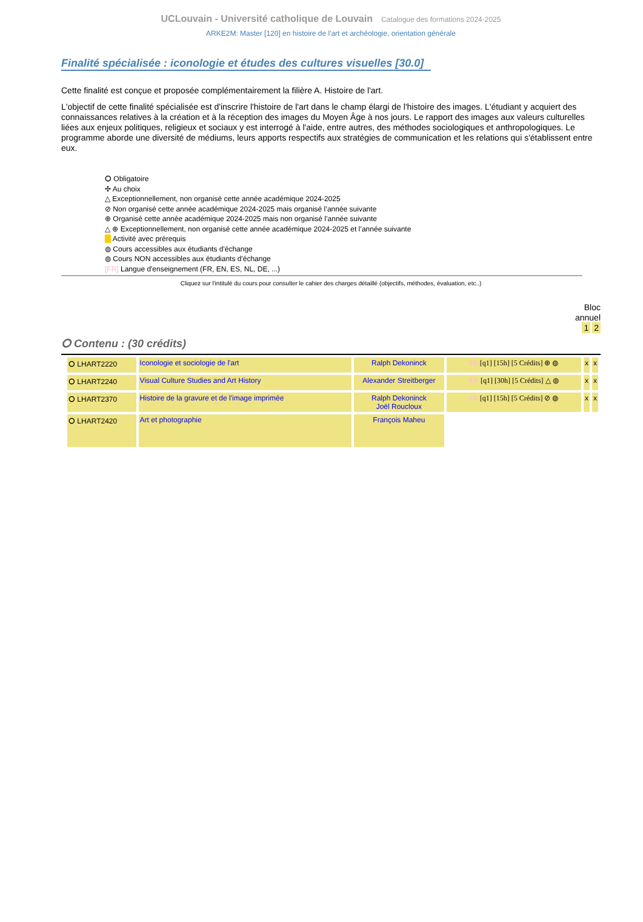UCLouvain - Université catholique de Louvain Catalogue des formations 2024-2025
ARKE2M: Master [120] en histoire de l'art et archéologie, orientation générale
Finalité spécialisée : iconologie et études des cultures visuelles [30.0]
Cette finalité est conçue et proposée complémentairement la filière A. Histoire de l'art.
L'objectif de cette finalité spécialisée est d'inscrire l'histoire de l'art dans le champ élargi de l'histoire des images. L'étudiant y acquiert des connaissances relatives à la création et à la réception des images du Moyen Âge à nos jours. Le rapport des images aux valeurs culturelles liées aux enjeux politiques, religieux et sociaux y est interrogé à l'aide, entre autres, des méthodes sociologiques et anthropologiques. Le programme aborde une diversité de médiums, leurs apports respectifs aux stratégies de communication et les relations qui s'établissent entre eux.
⭘ Obligatoire
✣ Au choix
△ Exceptionnellement, non organisé cette année académique 2024-2025
⊘ Non organisé cette année académique 2024-2025 mais organisé l’année suivante
⊕ Organisé cette année académique 2024-2025 mais non organisé l’année suivante
△ ⊕ Exceptionnellement, non organisé cette année académique 2024-2025 et l’année suivante
Activité avec prérequis
◍ Cours accessibles aux étudiants d'échange
◍ Cours NON accessibles aux étudiants d'échange
[FR] Langue d'enseignement (FR, EN, ES, NL, DE, ...)
Cliquez sur l'intitulé du cours pour consulter le cahier des charges détaillé (objectifs, méthodes, évaluation, etc..)
Bloc
annuel
1 2
⭘ Contenu : (30 crédits)
| ⭘ LHART2220 | Iconologie et sociologie de l'art | Ralph Dekoninck | FR [q1] [15h] [5 Crédits] ⊕ ◍ | x | x |
| ⭘ LHART2240 | Visual Culture Studies and Art History | Alexander Streitberger | EN [q1] [30h] [5 Crédits] △ ◍ | x | x |
| ⭘ LHART2370 | Histoire de la gravure et de l'image imprimée | Ralph Dekoninck Joël Roucloux | FR [q1] [15h] [5 Crédits] ⊘ ◍ | x | x |
| ⭘ LHART2420 | Art et photographie | François Maheu | | | |